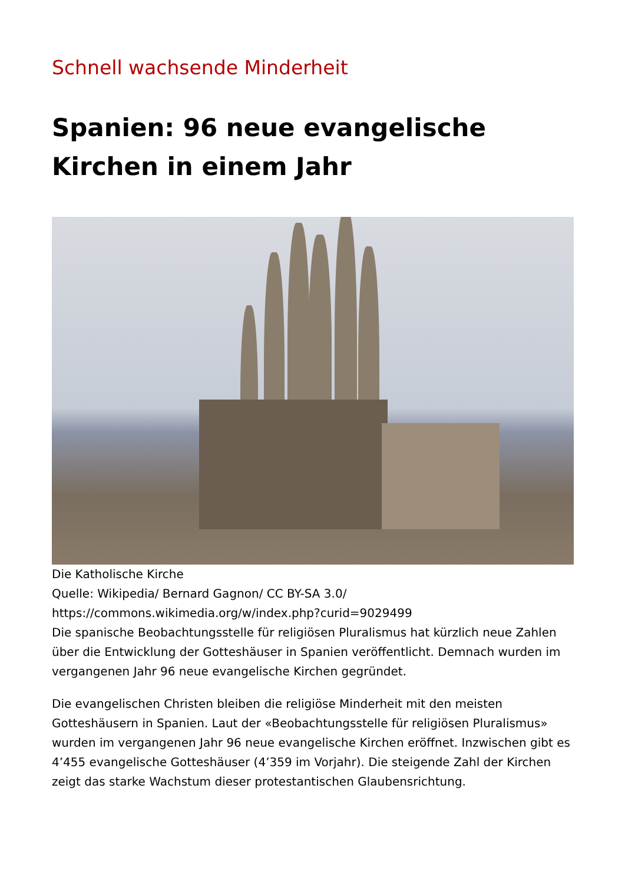Schnell wachsende Minderheit
Spanien: 96 neue evangelische Kirchen in einem Jahr
Die Katholische Kirche
Quelle: Wikipedia/ Bernard Gagnon/ CC BY-SA 3.0/
https://commons.wikimedia.org/w/index.php?curid=9029499
Die spanische Beobachtungsstelle für religiösen Pluralismus hat kürzlich neue Zahlen über die Entwicklung der Gotteshäuser in Spanien veröffentlicht. Demnach wurden im vergangenen Jahr 96 neue evangelische Kirchen gegründet.
Die evangelischen Christen bleiben die religiöse Minderheit mit den meisten Gotteshäusern in Spanien. Laut der «Beobachtungsstelle für religiösen Pluralismus» wurden im vergangenen Jahr 96 neue evangelische Kirchen eröffnet. Inzwischen gibt es 4’455 evangelische Gotteshäuser (4’359 im Vorjahr). Die steigende Zahl der Kirchen zeigt das starke Wachstum dieser protestantischen Glaubensrichtung.